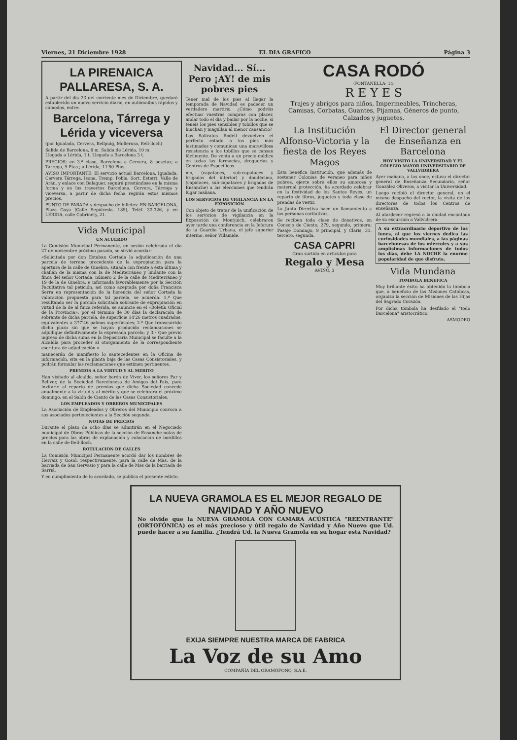Viernes, 21 Diciembre 1928 EL DIA GRAFICO Página 3
LA PIRENAICA PALLARESA, S. A.
A partir del día 23 del corriente mes de Diciembre, quedará establecido un nuevo servicio diario, en autómnibus rápidos y cómodos, entre:
Barcelona, Tárrega y Lérida y viceversa
(por Igualada, Cervera, Bellpuig, Mollerusa, Bell-lloch)
Salida de Barcelona, 8 m. Salida de Lérida, 10 m.
Llegada a Lérida, 1 t. Llegada a Barcelona 3 t.
PRECIOS: en 3.ª clase, Barcelona a Cervera, 8 pesetas; a Tárrega, 9 Ptas.; a Lérida, 11'50 Ptas.
AVISO IMPORTANTE: El servicio actual Barcelona, Igualada, Cervera Tárrega, Isona, Tremp, Pobla, Sort, Esterri, Valle de Arán, y enlace con Balaguer, seguirá prestándose en la misma forma y en los trayectos Barcelona, Cervera, Tárrega y viceversa, a partir de dicha fecha regirán estos mismos precios.
PUNTO DE PARADA y despacho de billetes: EN BARCELONA, Plaza Goya (Calle Sepúlveda, 185), Teléf. 33.326, y en LERIDA, calle Cabrinety, 21.
Vida Municipal
UN ACUERDO
La Comisión Municipal Permanente, en sesión celebrada el día 27 de noviembre próximo pasado, se sirvió acordar:
«Solicitada por don Estaban Cortada la adjudicación de una parcela de terreno procedente de la expropiación para la apertura de la calle de Ginebra, situada con frente a ésta última y chaflán de la misma con la de Mediterráneo y lindante con la finca del señor Cortada, número 2 de la calle de Mediterráneo y 19 de la de Ginebra, e informada favorablemente por la Sección Facultativa tal petición, así como aceptada por doña Francisca Serra en representación de la herencia del señor Cortada la valoración propuesta para tal parcela, se acuerda: 1.º Que resultando ser la porción solicitada sobrante de expropiación en virtud de la de al finca referida, se anuncie en el «Boletín Oficial de la Provincia», por el término de 30 días la declaración de sobrante de dicha parcela, de superficie 14'26 metros cuadrados, equivalentes a 377'46 palmos superficiales; 2.º Que transcurrido dicho plazo sin que se hayan producido reclamaciones se adjudique definitivamente la expresada parcela; y 3.º Que previo ingreso de dicha suma en la Depositaría Municipal se faculte a la Alcaldía para proceder al otorgamiento de la correspondiente escritura de adjudicación.»
manecerán de manifiesto lo santecedentes en la Oficina de información, sita en la planta baja de las Casas Consistoriales, y podrán formular las reclamaciones que estimen pertinentes.
PREMIOS A LA VIRTUD Y AL MERITO
Han visitado al alcalde, señor barón de Viver, los señores Par y Bellver, de la Sociedad Barcelonesa de Amigos del País, para invitarle al reparto de premios que dicha Sociedad concede anualmente a la virtud y al mérito y que se celebrará el próximo domingo, en el Salón de Ciento de las Casas Consistoriales.
LOS EMPLEADOS Y OBREROS MUNICIPALES
La Asociación de Empleados y Obreros del Municipio convoca a sus asociados pertenecientes a la Sección segunda.
NOTAS DE PRECIOS
Durante el plazo de ocho días se admitirán en el Negociado municipal de Obras Públicas de la sección de Ensanche notas de precios para las obras de explanación y colocación de bordillos en la calle de Bell-lloch.
ROTULACION DE CALLES
La Comisión Municipal Permanente acordó dar los nombres de Herráiz y Gosol, respectivamente, para la calle de Mas, de la barriada de San Gervasio y para la calle de Mas de la barriada de Sarriá.
Y en cumplimiento de lo acordado, se publica el presente edicto.
Navidad... Sí... Pero ¡AY! de mis pobres pies
Tener mal de los pies al llegar la temporada de Navidad es padecer un verdadero martirio. ¿Cómo podréis efectuar vuestras compras con placer, andar todo el día y bailar por la noche, si tenéis los pies sensibles y tobillos que se hinchan y magullan al menor cansancio?
Los Saltratos Rodell devuelven el perfecto estado a los pies más lastimados y comunican una maravillosa resistencia a los tobillos que se cansan fácilmente. De venta a un precio módico en todas las farmacias, droguerías y Centros de Específicos.
mo, (capataces, sub-capataces y brigadas del interior) y doudécimo, (capataces, sub-capataces y brigadas de Ensanche) a las elecciones que tendrán lugar mañana.
LOS SERVICIOS DE VIGILANCIA EN LA EXPOSICION
Con objeto de tratar de la unificación de los servicios de vigilancia en la Exposición de Montjuich, celebraron ayer tarde una conferencia en la Jefatura de la Guardia Urbana, el jefe superior interino, señor Villamide.
CASA RODÓ
·FONTANELLA· 14·
R E Y E S
Trajes y abrigos para niños, Impermeables, Trincheras, Camisas, Corbatas, Guantes, Pijamas, Géneros de punto, Calzados y juguetes.
La Institución Alfonso-Victoria y la fiesta de los Reyes Magos
Esta benéfica Institución, que además de sostener Colonias de veraneo para niños pobres, ejerce sobre ellos su amorosa y maternal protección, ha acordado celebrar en la festividad de los Santos Reyes, un reparto de libros, juguetes y toda clase de prendas de vestir.
La Junta Directiva hace un llamamiento a las personas caritativas.
Se reciben toda clase de donativos, en Consejo de Ciento, 279, segundo, primera; Pasaje Domingo, 9 principal, y Claris, 31, tercero, segunda.
CASA CAPRI
Gran surtido en artículos para
Regalo y Mesa
AVIÑO, 3
El Director general de Enseñanza en Barcelona
HOY VISITO LA UNIVERSIDAD Y EL COLEGIO MAYOR UNIVERSITARIO DE VALLVIDRERA
Ayer mañana, a las once, estuvo el director general de Enseñanza Secundaria, señor González Oliveros, a visitar la Universidad.
Luego recibió el director general, en el mismo despacho del rector, la visita de los directores de todos los Centros de enseñanza.
Al atardecer regresó a la ciudad encantado de su excursión a Vallvidrera.
A su extraordinario deportivo de los lunes, al que los viernes dedica las curiosidades mundiales, a las páginas barcelonesas de los miércoles y a sus amplísimas informaciones de todos los días, debe LA NOCHE la enorme popularidad de que disfruta.
Vida Mundana
TOMBOLA BENEFICA
Muy brillante éxito ha obtenido la tómbola que, a beneficio de las Misiones Católicas, organizó la sección de Misiones de las Hijas del Sagrado Corazón.
Por dicha tómbola ha desfilado el "todo Barcelona" aristocrático.
ASMODEO
LA NUEVA GRAMOLA ES EL MEJOR REGALO DE NAVIDAD Y AÑO NUEVO
No olvide que la NUEVA GRAMOLA CON CAMARA ACÚSTICA "REENTRANTE" (ORTOFÓNICA) es el más precioso y útil regalo de Navidad y Año Nuevo que Ud. puede hacer a su familia. ¿Tendrá Ud. la Nueva Gramola en su hogar esta Navidad?
EXIJA SIEMPRE NUESTRA MARCA DE FABRICA
La Voz de su Amo
COMPAÑÍA DEL GRAMÓFONO, S.A.E.